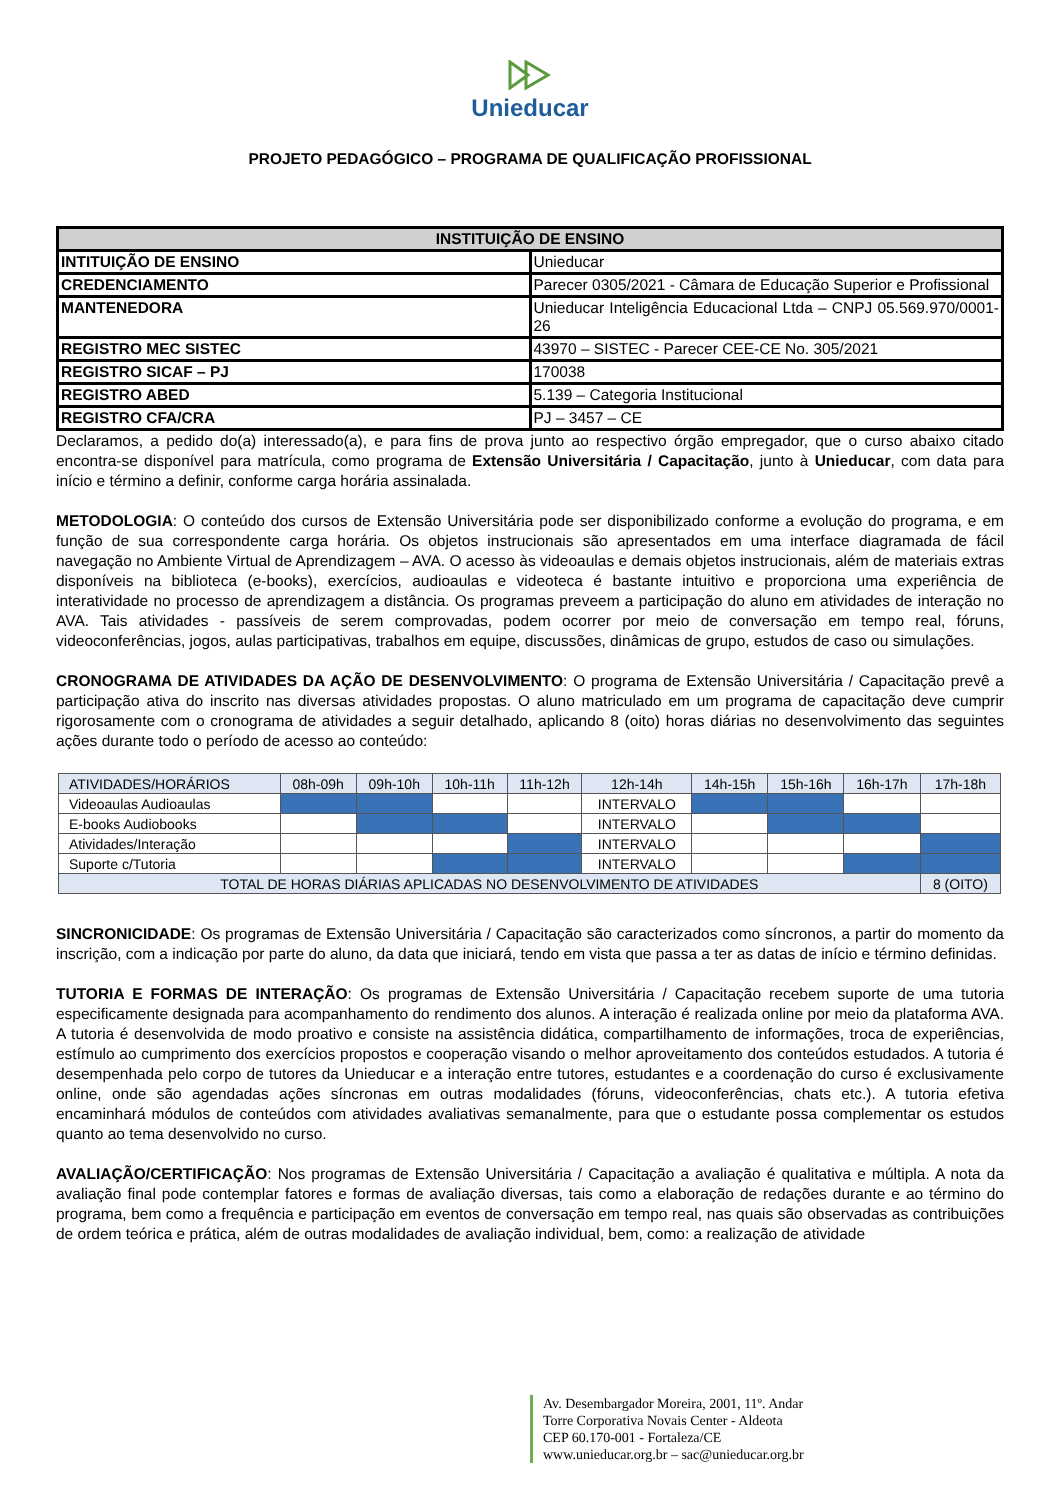Unieducar
PROJETO PEDAGÓGICO – PROGRAMA DE QUALIFICAÇÃO PROFISSIONAL
| INSTITUIÇÃO DE ENSINO | |
| --- | --- |
| INTITUIÇÃO DE ENSINO | Unieducar |
| CREDENCIAMENTO | Parecer 0305/2021 - Câmara de Educação Superior e Profissional |
| MANTENEDORA | Unieducar Inteligência Educacional Ltda – CNPJ 05.569.970/0001-26 |
| REGISTRO MEC SISTEC | 43970 – SISTEC - Parecer CEE-CE No. 305/2021 |
| REGISTRO SICAF – PJ | 170038 |
| REGISTRO ABED | 5.139 – Categoria Institucional |
| REGISTRO CFA/CRA | PJ – 3457 – CE |
Declaramos, a pedido do(a) interessado(a), e para fins de prova junto ao respectivo órgão empregador, que o curso abaixo citado encontra-se disponível para matrícula, como programa de Extensão Universitária / Capacitação, junto à Unieducar, com data para início e término a definir, conforme carga horária assinalada.
METODOLOGIA: O conteúdo dos cursos de Extensão Universitária pode ser disponibilizado conforme a evolução do programa, e em função de sua correspondente carga horária. Os objetos instrucionais são apresentados em uma interface diagramada de fácil navegação no Ambiente Virtual de Aprendizagem – AVA. O acesso às videoaulas e demais objetos instrucionais, além de materiais extras disponíveis na biblioteca (e-books), exercícios, audioaulas e videoteca é bastante intuitivo e proporciona uma experiência de interatividade no processo de aprendizagem a distância. Os programas preveem a participação do aluno em atividades de interação no AVA. Tais atividades - passíveis de serem comprovadas, podem ocorrer por meio de conversação em tempo real, fóruns, videoconferências, jogos, aulas participativas, trabalhos em equipe, discussões, dinâmicas de grupo, estudos de caso ou simulações.
CRONOGRAMA DE ATIVIDADES DA AÇÃO DE DESENVOLVIMENTO: O programa de Extensão Universitária / Capacitação prevê a participação ativa do inscrito nas diversas atividades propostas. O aluno matriculado em um programa de capacitação deve cumprir rigorosamente com o cronograma de atividades a seguir detalhado, aplicando 8 (oito) horas diárias no desenvolvimento das seguintes ações durante todo o período de acesso ao conteúdo:
| ATIVIDADES/HORÁRIOS | 08h-09h | 09h-10h | 10h-11h | 11h-12h | 12h-14h | 14h-15h | 15h-16h | 16h-17h | 17h-18h |
| Videoaulas Audioaulas | | | | | INTERVALO | | | | |
| E-books Audiobooks | | | | | INTERVALO | | | | |
| Atividades/Interação | | | | | INTERVALO | | | | |
| Suporte c/Tutoria | | | | | INTERVALO | | | | |
| TOTAL DE HORAS DIÁRIAS APLICADAS NO DESENVOLVIMENTO DE ATIVIDADES | | | | | | | | | 8 (OITO) |
SINCRONICIDADE: Os programas de Extensão Universitária / Capacitação são caracterizados como síncronos, a partir do momento da inscrição, com a indicação por parte do aluno, da data que iniciará, tendo em vista que passa a ter as datas de início e término definidas.
TUTORIA E FORMAS DE INTERAÇÃO: Os programas de Extensão Universitária / Capacitação recebem suporte de uma tutoria especificamente designada para acompanhamento do rendimento dos alunos. A interação é realizada online por meio da plataforma AVA. A tutoria é desenvolvida de modo proativo e consiste na assistência didática, compartilhamento de informações, troca de experiências, estímulo ao cumprimento dos exercícios propostos e cooperação visando o melhor aproveitamento dos conteúdos estudados. A tutoria é desempenhada pelo corpo de tutores da Unieducar e a interação entre tutores, estudantes e a coordenação do curso é exclusivamente online, onde são agendadas ações síncronas em outras modalidades (fóruns, videoconferências, chats etc.). A tutoria efetiva encaminhará módulos de conteúdos com atividades avaliativas semanalmente, para que o estudante possa complementar os estudos quanto ao tema desenvolvido no curso.
AVALIAÇÃO/CERTIFICAÇÃO: Nos programas de Extensão Universitária / Capacitação a avaliação é qualitativa e múltipla. A nota da avaliação final pode contemplar fatores e formas de avaliação diversas, tais como a elaboração de redações durante e ao término do programa, bem como a frequência e participação em eventos de conversação em tempo real, nas quais são observadas as contribuições de ordem teórica e prática, além de outras modalidades de avaliação individual, bem, como: a realização de atividade
Av. Desembargador Moreira, 2001, 11º. Andar
Torre Corporativa Novais Center - Aldeota
CEP 60.170-001 - Fortaleza/CE
www.unieducar.org.br – sac@unieducar.org.br